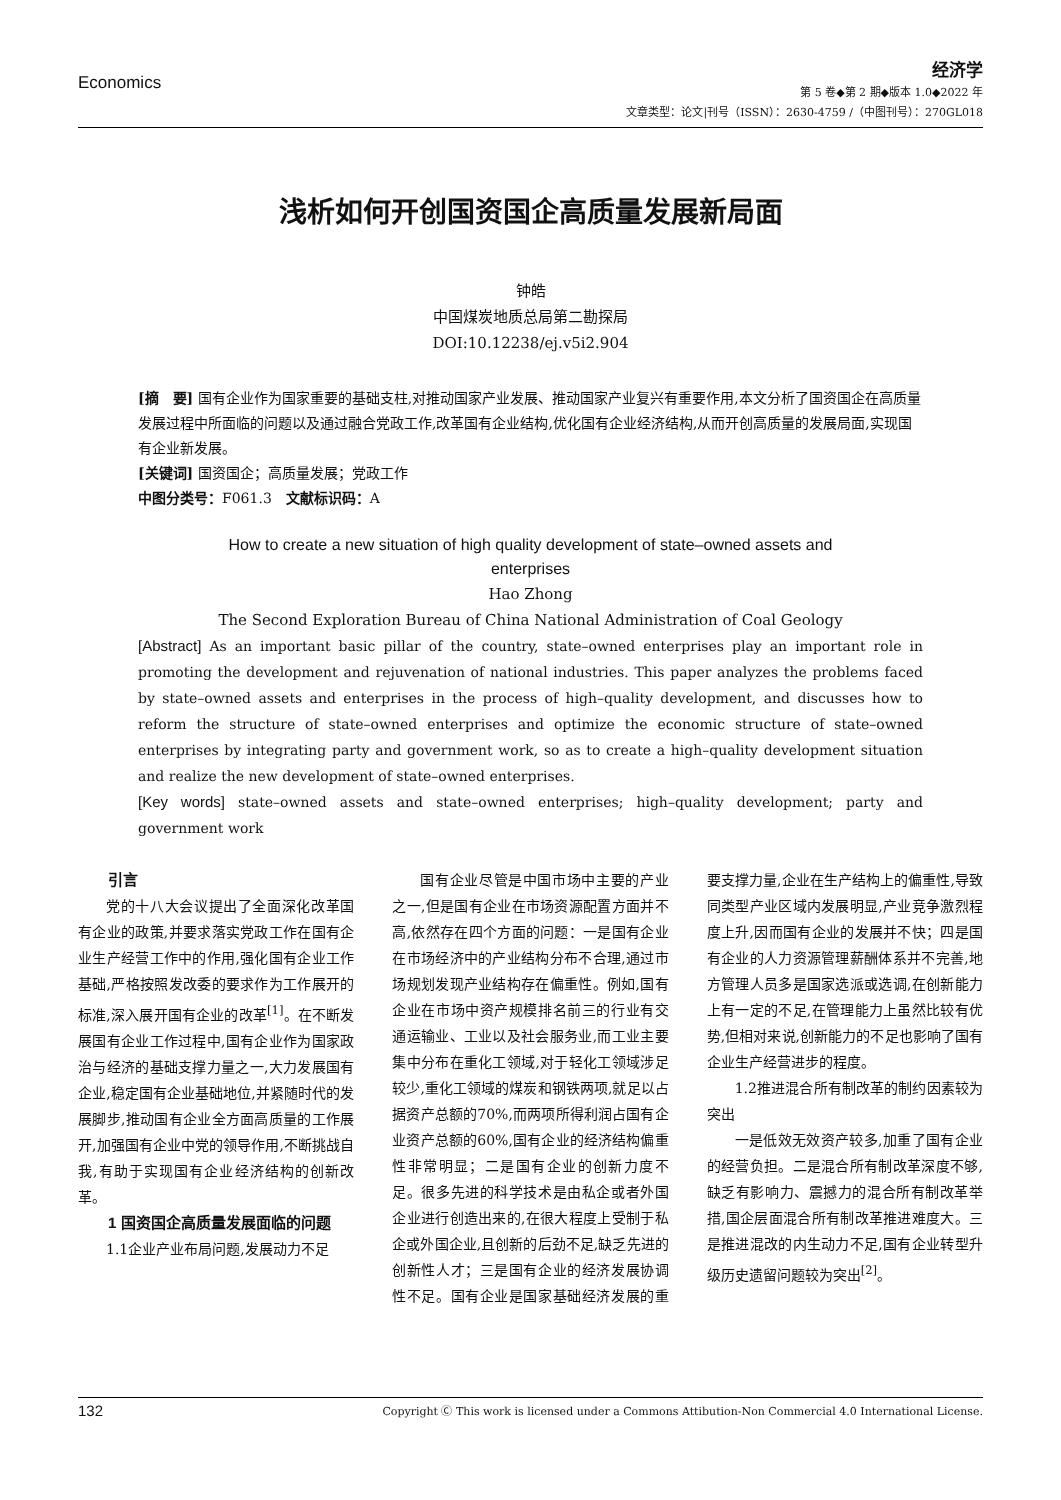Economics
经济学
第 5 卷◆第 2 期◆版本 1.0◆2022 年
文章类型：论文|刊号（ISSN）：2630-4759 /（中图刊号）：270GL018
浅析如何开创国资国企高质量发展新局面
钟皓
中国煤炭地质总局第二勘探局
DOI:10.12238/ej.v5i2.904
[摘　要] 国有企业作为国家重要的基础支柱,对推动国家产业发展、推动国家产业复兴有重要作用,本文分析了国资国企在高质量发展过程中所面临的问题以及通过融合党政工作,改革国有企业结构,优化国有企业经济结构,从而开创高质量的发展局面,实现国有企业新发展。
[关键词] 国资国企；高质量发展；党政工作
中图分类号：F061.3　文献标识码：A
How to create a new situation of high quality development of state–owned assets and
enterprises
Hao Zhong
The Second Exploration Bureau of China National Administration of Coal Geology
[Abstract] As an important basic pillar of the country, state–owned enterprises play an important role in promoting the development and rejuvenation of national industries. This paper analyzes the problems faced by state–owned assets and enterprises in the process of high–quality development, and discusses how to reform the structure of state–owned enterprises and optimize the economic structure of state–owned enterprises by integrating party and government work, so as to create a high–quality development situation and realize the new development of state–owned enterprises.
[Key words] state–owned assets and state–owned enterprises; high–quality development; party and government work
　　引言
党的十八大会议提出了全面深化改革国有企业的政策,并要求落实党政工作在国有企业生产经营工作中的作用,强化国有企业工作基础,严格按照发改委的要求作为工作展开的标准,深入展开国有企业的改革<sup>[1]</sup>。在不断发展国有企业工作过程中,国有企业作为国家政治与经济的基础支撑力量之一,大力发展国有企业,稳定国有企业基础地位,并紧随时代的发展脚步,推动国有企业全方面高质量的工作展开,加强国有企业中党的领导作用,不断挑战自我,有助于实现国有企业经济结构的创新改革。
　　1 国资国企高质量发展面临的问题
1.1企业产业布局问题,发展动力不足
国有企业尽管是中国市场中主要的产业之一,但是国有企业在市场资源配置方面并不高,依然存在四个方面的问题：一是国有企业在市场经济中的产业结构分布不合理,通过市场规划发现产业结构存在偏重性。例如,国有企业在市场中资产规模排名前三的行业有交通运输业、工业以及社会服务业,而工业主要集中分布在重化工领域,对于轻化工领域涉足较少,重化工领域的煤炭和钢铁两项,就足以占据资产总额的70%,而两项所得利润占国有企业资产总额的60%,国有企业的经济结构偏重性非常明显；二是国有企业的创新力度不足。很多先进的科学技术是由私企或者外国企业进行创造出来的,在很大程度上受制于私企或外国企业,且创新的后劲不足,缺乏先进的创新性人才；三是国有企业的经济发展协调性不足。国有企业是国家基础经济发展的重要支撑力量,企业在生产结构上的偏重性,导致同类型产业区域内发展明显,产业竞争激烈程度上升,因而国有企业的发展并不快；四是国有企业的人力资源管理薪酬体系并不完善,地方管理人员多是国家选派或选调,在创新能力上有一定的不足,在管理能力上虽然比较有优势,但相对来说,创新能力的不足也影响了国有企业生产经营进步的程度。
1.2推进混合所有制改革的制约因素较为突出
一是低效无效资产较多,加重了国有企业的经营负担。二是混合所有制改革深度不够,缺乏有影响力、震撼力的混合所有制改革举措,国企层面混合所有制改革推进难度大。三是推进混改的内生动力不足,国有企业转型升级历史遗留问题较为突出<sup>[2]</sup>。
132 Copyright Ⓒ This work is licensed under a Commons Attibution-Non Commercial 4.0 International License.